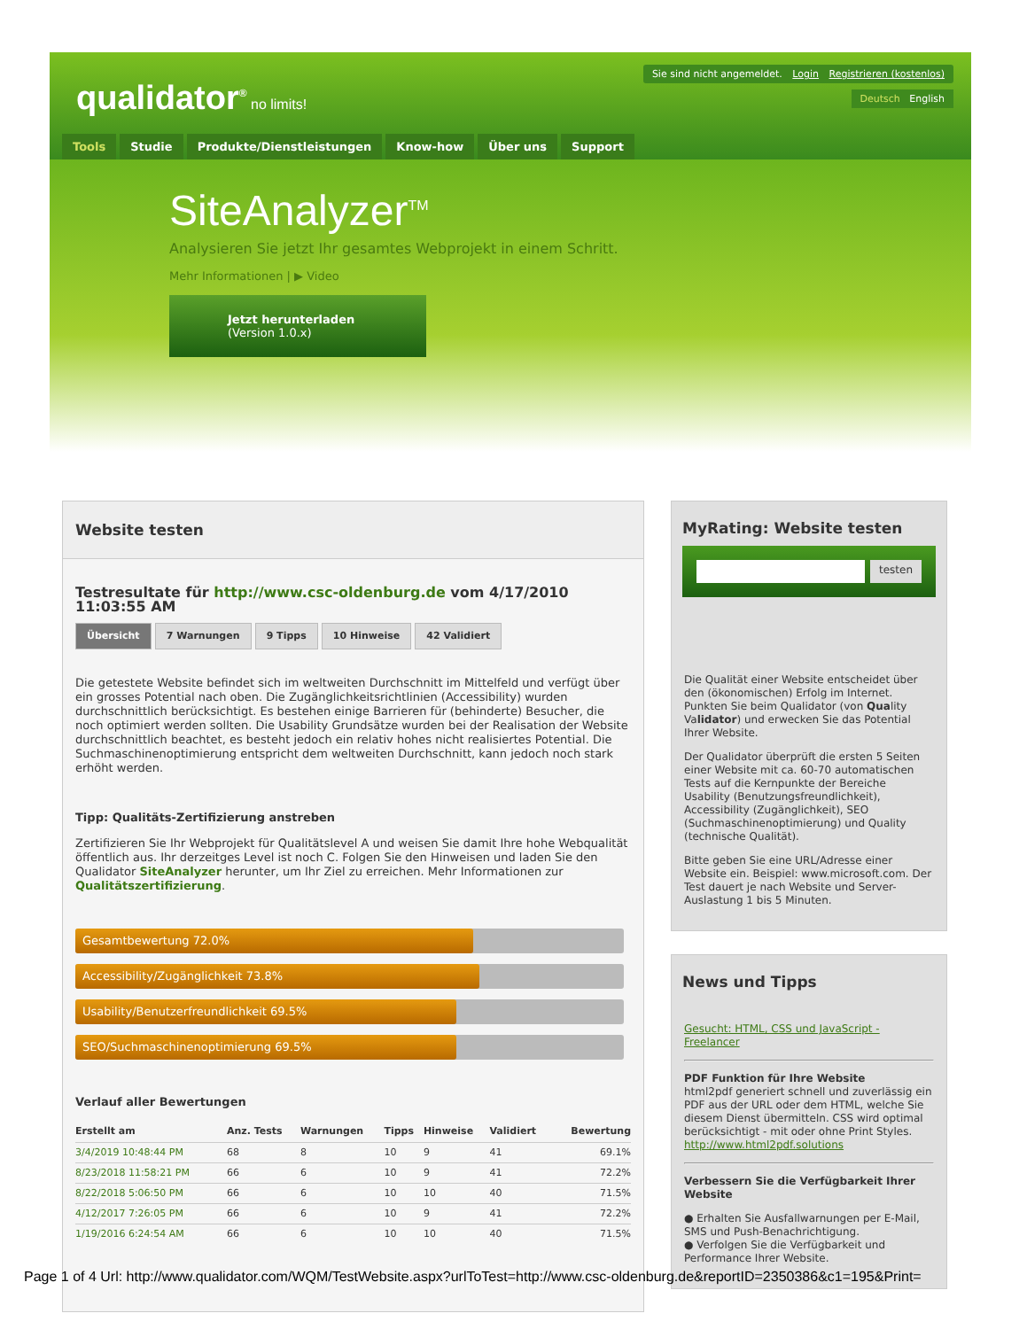qualidator<sup>®</sup> no limits!
Sie sind nicht angemeldet. Login Registrieren (kostenlos)
Deutsch English
Tools Studie Produkte/Dienstleistungen Know-how Über uns Support
SiteAnalyzer<sup>TM</sup>
Analysieren Sie jetzt Ihr gesamtes Webprojekt in einem Schritt.
Mehr Informationen | ▶ Video
Jetzt herunterladen
(Version 1.0.x)
Website testen
Testresultate für http://www.csc-oldenburg.de vom 4/17/2010 11:03:55 AM
Übersicht 7 Warnungen 9 Tipps 10 Hinweise 42 Validiert
Die getestete Website befindet sich im weltweiten Durchschnitt im Mittelfeld und verfügt über ein grosses Potential nach oben. Die Zugänglichkeitsrichtlinien (Accessibility) wurden durchschnittlich berücksichtigt. Es bestehen einige Barrieren für (behinderte) Besucher, die noch optimiert werden sollten. Die Usability Grundsätze wurden bei der Realisation der Website durchschnittlich beachtet, es besteht jedoch ein relativ hohes nicht realisiertes Potential. Die Suchmaschinenoptimierung entspricht dem weltweiten Durchschnitt, kann jedoch noch stark erhöht werden.
Tipp: Qualitäts-Zertifizierung anstreben
Zertifizieren Sie Ihr Webprojekt für Qualitätslevel A und weisen Sie damit Ihre hohe Webqualität öffentlich aus. Ihr derzeitges Level ist noch C. Folgen Sie den Hinweisen und laden Sie den Qualidator SiteAnalyzer herunter, um Ihr Ziel zu erreichen. Mehr Informationen zur Qualitätszertifizierung.
Gesamtbewertung 72.0%
Accessibility/Zugänglichkeit 73.8%
Usability/Benutzerfreundlichkeit 69.5%
SEO/Suchmaschinenoptimierung 69.5%
Verlauf aller Bewertungen
| Erstellt am | Anz. Tests | Warnungen | Tipps | Hinweise | Validiert | Bewertung |
| --- | --- | --- | --- | --- | --- | --- |
| 3/4/2019 10:48:44 PM | 68 | 8 | 10 | 9 | 41 | 69.1% |
| 8/23/2018 11:58:21 PM | 66 | 6 | 10 | 9 | 41 | 72.2% |
| 8/22/2018 5:06:50 PM | 66 | 6 | 10 | 10 | 40 | 71.5% |
| 4/12/2017 7:26:05 PM | 66 | 6 | 10 | 9 | 41 | 72.2% |
| 1/19/2016 6:24:54 AM | 66 | 6 | 10 | 10 | 40 | 71.5% |
MyRating: Website testen
testen
Die Qualität einer Website entscheidet über den (ökonomischen) Erfolg im Internet. Punkten Sie beim Qualidator (von Quality Validator) und erwecken Sie das Potential Ihrer Website.
Der Qualidator überprüft die ersten 5 Seiten einer Website mit ca. 60-70 automatischen Tests auf die Kernpunkte der Bereiche Usability (Benutzungsfreundlichkeit), Accessibility (Zugänglichkeit), SEO (Suchmaschinenoptimierung) und Quality (technische Qualität).
Bitte geben Sie eine URL/Adresse einer Website ein. Beispiel: www.microsoft.com. Der Test dauert je nach Website und Server-Auslastung 1 bis 5 Minuten.
News und Tipps
Gesucht: HTML, CSS und JavaScript - Freelancer
PDF Funktion für Ihre Website
html2pdf generiert schnell und zuverlässig ein PDF aus der URL oder dem HTML, welche Sie diesem Dienst übermitteln. CSS wird optimal berücksichtigt - mit oder ohne Print Styles. http://www.html2pdf.solutions
Verbessern Sie die Verfügbarkeit Ihrer Website
● Erhalten Sie Ausfallwarnungen per E-Mail, SMS und Push-Benachrichtigung.
● Verfolgen Sie die Verfügbarkeit und Performance Ihrer Website.
Page 1 of 4 Url: http://www.qualidator.com/WQM/TestWebsite.aspx?urlToTest=http://www.csc-oldenburg.de&reportID=2350386&c1=195&Print=